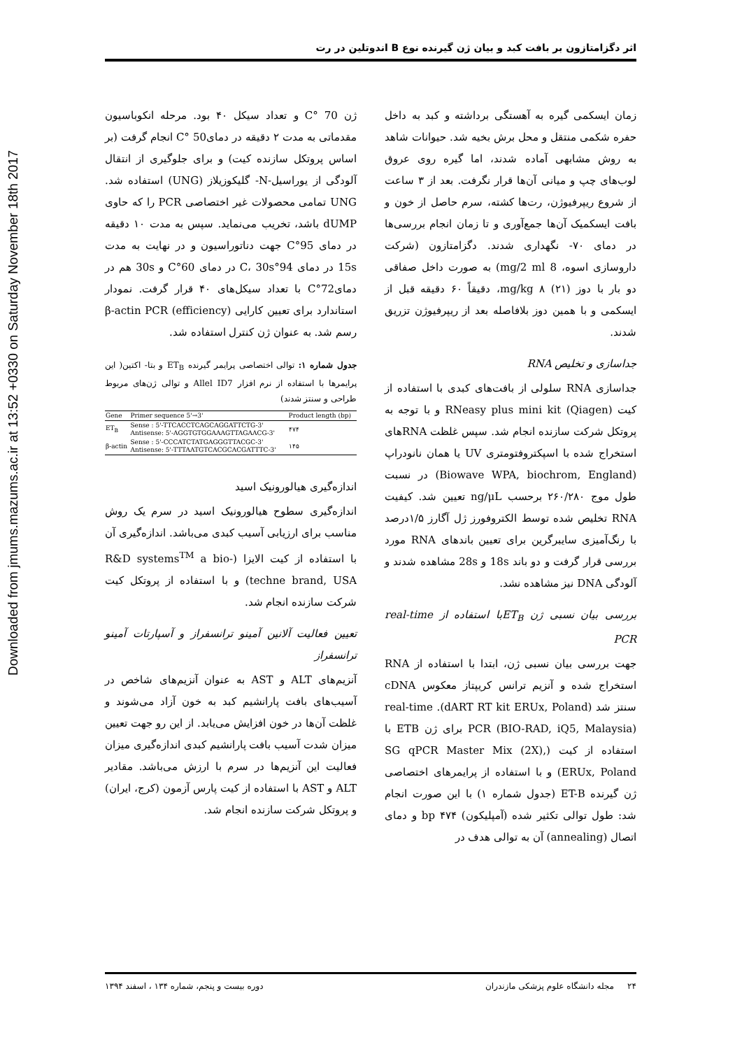Downloaded from jmums.mazums.ac.ir at 13:52 +0330 on Saturday November 18th 2017
اثر دگزامتازون بر بافت کبد و بیان ژن گیرنده نوع B اندوتلین در رت
زمان ایسکمی گیره به آهستگی برداشته و کبد به داخل حفره شکمی منتقل و محل برش بخیه شد. حیوانات شاهد به روش مشابهی آماده شدند، اما گیره روی عروق لوب‌های چپ و میانی آن‌ها قرار نگرفت. بعد از ۳ ساعت از شروع ریپرفیوژن، رت‌ها کشته، سرم حاصل از خون و بافت ایسکمیک آن‌ها جمع‌آوری و تا زمان انجام بررسی‌ها در دمای ۷۰- نگهداری شدند. دگزامتازون (شرکت داروسازی اسوه، 8 mg/2 ml) به صورت داخل صفاقی دو بار با دوز mg/kg ۸ (۲۱)، دقیقاً ۶۰ دقیقه قبل از ایسکمی و با همین دوز بلافاصله بعد از ریپرفیوژن تزریق شدند.
جداسازی و تخلیص RNA
جداسازی RNA سلولی از بافت‌های کبدی با استفاده از کیت RNeasy plus mini kit (Qiagen) و با توجه به پروتکل شرکت سازنده انجام شد. سپس غلظت RNAهای استخراج شده با اسپکتروفتومتری UV یا همان نانودراپ (Biowave WPA, biochrom, England) در نسبت طول موج ۲۶۰/۲۸۰ برحسب ng/μL تعیین شد. کیفیت RNA تخلیص شده توسط الکتروفورز ژل آگارز ۱/۵درصد با رنگ‌آمیزی سایبرگرین برای تعیین باندهای RNA مورد بررسی قرار گرفت و دو باند 18s و 28s مشاهده شدند و آلودگی DNA نیز مشاهده نشد.
بررسی بیان نسبی ژن ET<sub>B</sub>با استفاده از real-time PCR
جهت بررسی بیان نسبی ژن، ابتدا با استفاده از RNA استخراج شده و آنزیم ترانس کریپتاز معکوس cDNA سنتز شد (dART RT kit ERUx, Poland). real-time PCR (BIO-RAD, iQ5, Malaysia) برای ژن ETB با استفاده از کیت (SG qPCR Master Mix (2X), ERUx, Poland) و با استفاده از پرایمرهای اختصاصی ژن گیرنده ET-B (جدول شماره ۱) با این صورت انجام شد: طول توالی تکثیر شده (آمپلیکون) bp ۴۷۴ و دمای اتصال (annealing) آن به توالی هدف در
ژن 70 °C و تعداد سیکل ۴۰ بود. مرحله انکوباسیون مقدماتی به مدت ۲ دقیقه در دمای50 °C انجام گرفت (بر اساس پروتکل سازنده کیت) و برای جلوگیری از انتقال آلودگی از یوراسیل-N- گلیکوزیلاز (UNG) استفاده شد. UNG تمامی محصولات غیر اختصاصی PCR را که حاوی dUMP باشد، تخریب می‌نماید. سپس به مدت ۱۰ دقیقه در دمای 95°C جهت دناتوراسیون و در نهایت به مدت 15s در دمای 94°C، 30s در دمای 60°C و 30s هم در دمای72°C با تعداد سیکل‌های ۴۰ قرار گرفت. نمودار استاندارد برای تعیین کارایی (efficiency) β-actin PCR رسم شد. به عنوان ژن کنترل استفاده شد.
جدول شماره ۱: توالی اختصاصی پرایمر گیرنده ET<sub>B</sub> و بتا- اکتین( این پرایمرها با استفاده از نرم افزار Allel ID7 و توالی ژن‌های مربوط طراحی و سنتز شدند)
| Gene | Primer sequence 5'→3' | Product length (bp) |
| --- | --- | --- |
| ET<sub>B</sub> | Sense : 5'-TTCACCTCAGCAGGATTCTG-3' Antisense: 5'-AGGTGTGGAAAGTTAGAACG-3' | ۴۷۴ |
| β-actin | Sense : 5'-CCCATCTATGAGGGTTACGC-3' Antisense: 5'-TTTAATGTCACGCACGATTTC-3' | ۱۴۵ |
اندازه‌گیری هیالورونیک اسید
اندازه‌گیری سطوح هیالورونیک اسید در سرم یک روش مناسب برای ارزیابی آسیب کبدی می‌باشد. اندازه‌گیری آن با استفاده از کیت الایزا (R&D systems<sup>TM</sup> a bio-techne brand, USA) و با استفاده از پروتکل کیت شرکت سازنده انجام شد.
تعیین فعالیت آلانین آمینو ترانسفراز و آسپارتات آمینو ترانسفراز
آنزیم‌های ALT و AST به عنوان آنزیم‌های شاخص در آسیب‌های بافت پارانشیم کبد به خون آزاد می‌شوند و غلظت آن‌ها در خون افزایش می‌یابد. از این رو جهت تعیین میزان شدت آسیب بافت پارانشیم کبدی اندازه‌گیری میزان فعالیت این آنزیم‌ها در سرم با ارزش می‌باشد. مقادیر ALT و AST با استفاده از کیت پارس آزمون (کرج، ایران) و پروتکل شرکت سازنده انجام شد.
۲۴ مجله دانشگاه علوم پزشکی مازندران دوره بیست و پنجم، شماره ۱۳۴ ، اسفند ۱۳۹۴